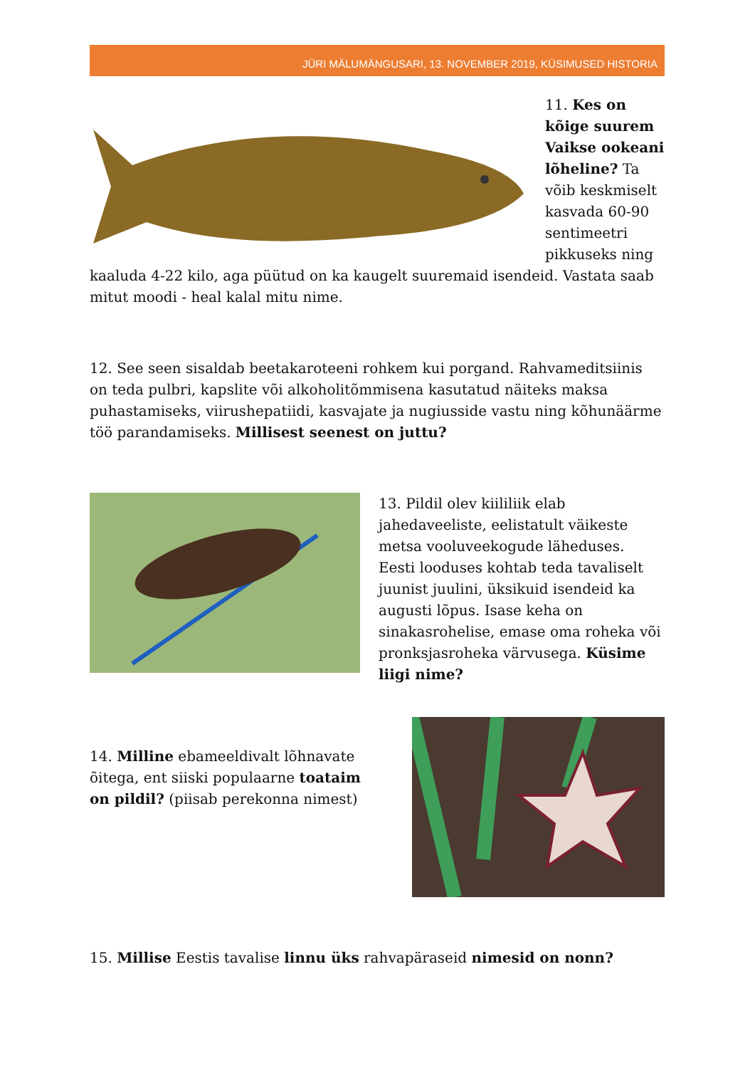JÜRI MÄLUMÄNGUSARI, 13. NOVEMBER 2019, KÜSIMUSED HISTORIA
11. Kes on kõige suurem Vaikse ookeani lõheline? Ta võib keskmiselt kasvada 60-90 sentimeetri pikkuseks ning kaaluda 4-22 kilo, aga püütud on ka kaugelt suuremaid isendeid. Vastata saab mitut moodi - heal kalal mitu nime.
12. See seen sisaldab beetakaroteeni rohkem kui porgand. Rahvameditsiinis on teda pulbri, kapslite või alkoholitõmmisena kasutatud näiteks maksa puhastamiseks, viirushepatiidi, kasvajate ja nugiusside vastu ning kõhunäärme töö parandamiseks. Millisest seenest on juttu?
13. Pildil olev kiililiik elab jahedaveeliste, eelistatult väikeste metsa vooluveekogude läheduses. Eesti looduses kohtab teda tavaliselt juunist juulini, üksikuid isendeid ka augusti lõpus. Isase keha on sinakasrohelise, emase oma roheka või pronksjasroheka värvusega. Küsime liigi nime?
14. Milline ebameeldivalt lõhnavate õitega, ent siiski populaarne toataim on pildil? (piisab perekonna nimest)
15. Millise Eestis tavalise linnu üks rahvapäraseid nimesid on nonn?